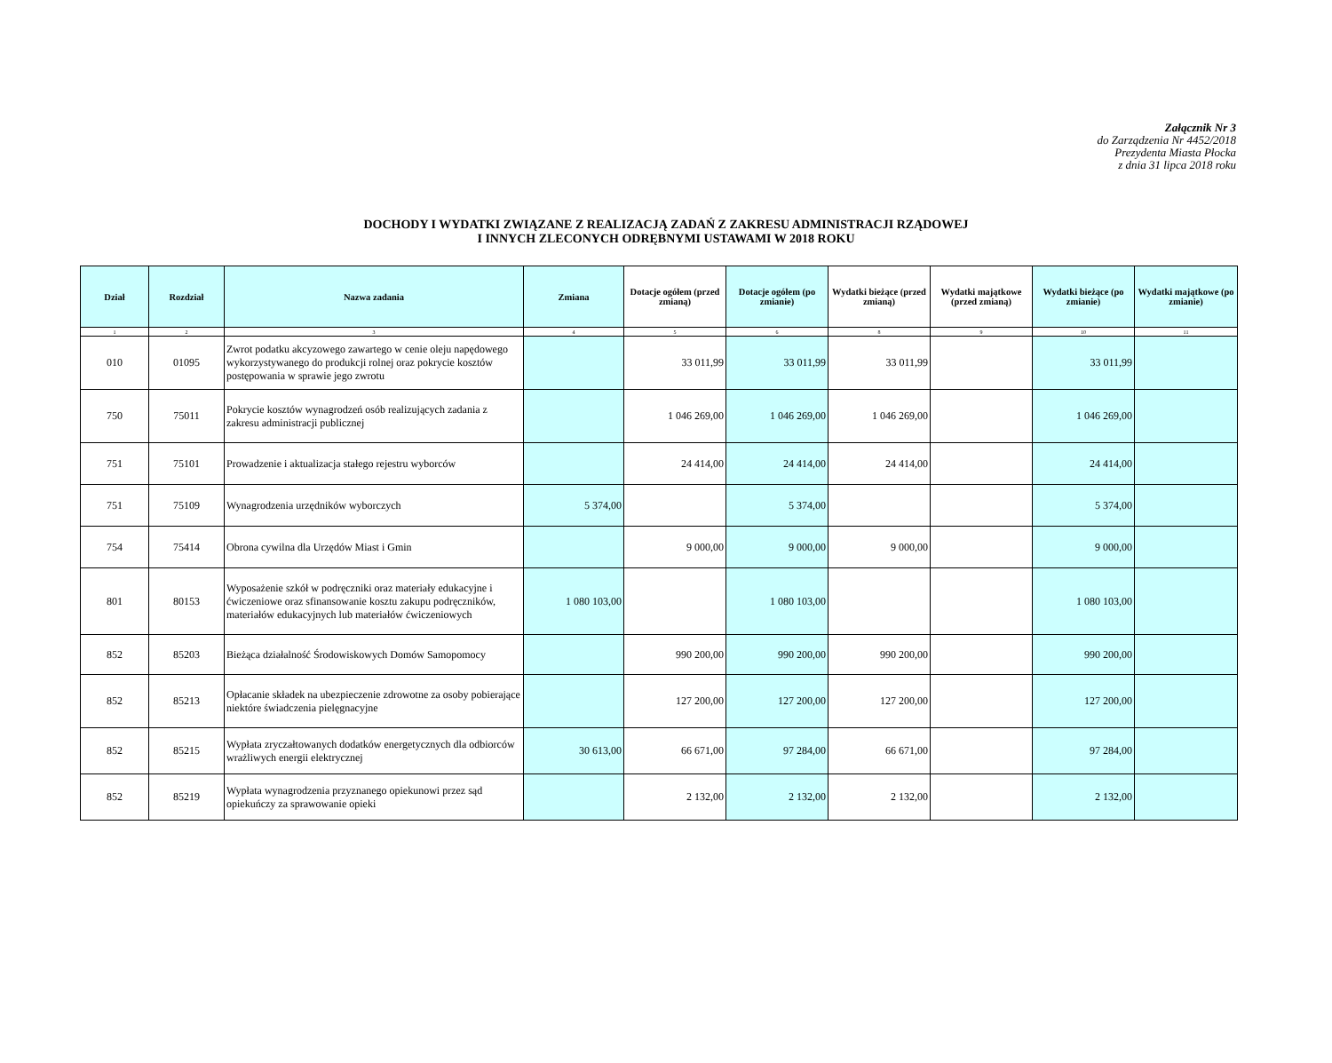Załącznik Nr 3
do Zarządzenia Nr 4452/2018
Prezydenta Miasta Płocka
z dnia 31 lipca 2018 roku
DOCHODY I WYDATKI ZWIĄZANE Z REALIZACJĄ ZADAŃ Z ZAKRESU ADMINISTRACJI RZĄDOWEJ
I INNYCH ZLECONYCH ODRĘBNYMI USTAWAMI W 2018 ROKU
| Dział | Rozdział | Nazwa zadania | Zmiana | Dotacje ogółem (przed zmianą) | Dotacje ogółem (po zmianie) | Wydatki bieżące (przed zmianą) | Wydatki majątkowe (przed zmianą) | Wydatki bieżące (po zmianie) | Wydatki majątkowe (po zmianie) |
| --- | --- | --- | --- | --- | --- | --- | --- | --- | --- |
| 1 | 2 | 3 | 4 | 5 | 6 | 8 | 9 | 10 | 11 |
| 010 | 01095 | Zwrot podatku akcyzowego zawartego w cenie oleju napędowego wykorzystywanego do produkcji rolnej oraz pokrycie kosztów postępowania w sprawie jego zwrotu | | 33 011,99 | 33 011,99 | 33 011,99 | | 33 011,99 | |
| 750 | 75011 | Pokrycie kosztów wynagrodzeń osób realizujących zadania z zakresu administracji publicznej | | 1 046 269,00 | 1 046 269,00 | 1 046 269,00 | | 1 046 269,00 | |
| 751 | 75101 | Prowadzenie i aktualizacja stałego rejestru wyborców | | 24 414,00 | 24 414,00 | 24 414,00 | | 24 414,00 | |
| 751 | 75109 | Wynagrodzenia urzędników wyborczych | 5 374,00 | | 5 374,00 | | | 5 374,00 | |
| 754 | 75414 | Obrona cywilna dla Urzędów Miast i Gmin | | 9 000,00 | 9 000,00 | 9 000,00 | | 9 000,00 | |
| 801 | 80153 | Wyposażenie szkół w podręczniki oraz materiały edukacyjne i ćwiczeniowe oraz sfinansowanie kosztu zakupu podręczników, materiałów edukacyjnych lub materiałów ćwiczeniowych | 1 080 103,00 | | 1 080 103,00 | | | 1 080 103,00 | |
| 852 | 85203 | Bieżąca działalność Środowiskowych Domów Samopomocy | | 990 200,00 | 990 200,00 | 990 200,00 | | 990 200,00 | |
| 852 | 85213 | Opłacanie składek na ubezpieczenie zdrowotne za osoby pobierające niektóre świadczenia pielęgnacyjne | | 127 200,00 | 127 200,00 | 127 200,00 | | 127 200,00 | |
| 852 | 85215 | Wypłata zryczałtowanych dodatków energetycznych dla odbiorców wrażliwych energii elektrycznej | 30 613,00 | 66 671,00 | 97 284,00 | 66 671,00 | | 97 284,00 | |
| 852 | 85219 | Wypłata wynagrodzenia przyznanego opiekunowi przez sąd opiekuńczy za sprawowanie opieki | | 2 132,00 | 2 132,00 | 2 132,00 | | 2 132,00 | |